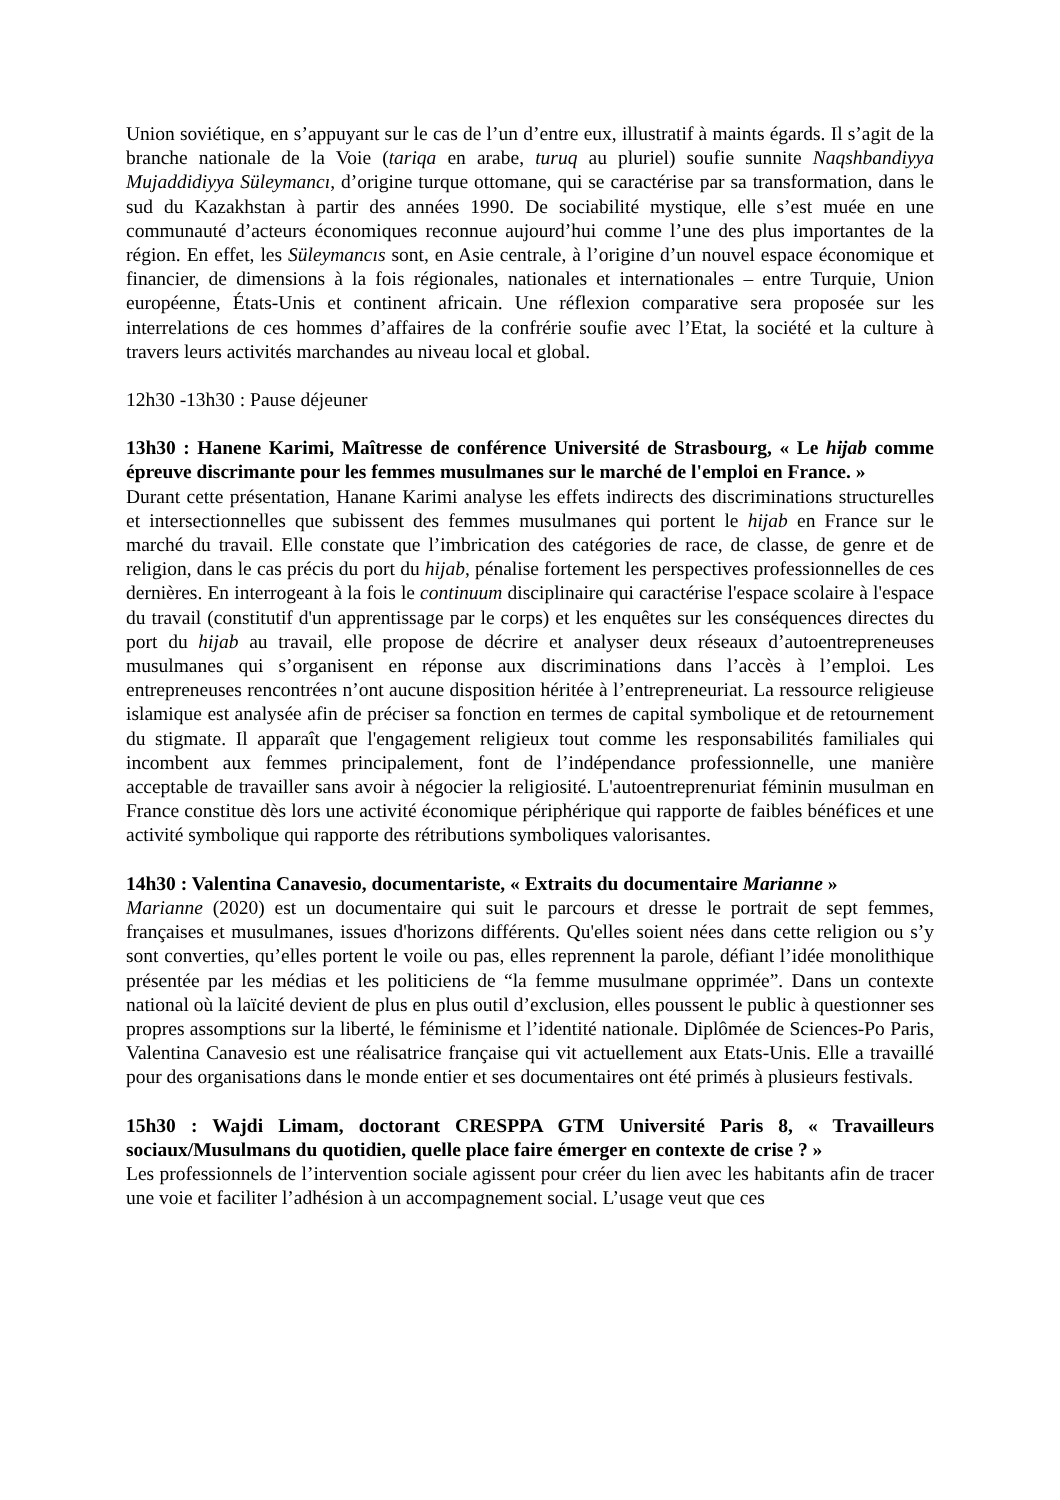Union soviétique, en s’appuyant sur le cas de l’un d’entre eux, illustratif à maints égards. Il s’agit de la branche nationale de la Voie (tariqa en arabe, turuq au pluriel) soufie sunnite Naqshbandiyya Mujaddidiyya Süleymancı, d’origine turque ottomane, qui se caractérise par sa transformation, dans le sud du Kazakhstan à partir des années 1990. De sociabilité mystique, elle s’est muée en une communauté d’acteurs économiques reconnue aujourd’hui comme l’une des plus importantes de la région. En effet, les Süleymancıs sont, en Asie centrale, à l’origine d’un nouvel espace économique et financier, de dimensions à la fois régionales, nationales et internationales – entre Turquie, Union européenne, États-Unis et continent africain. Une réflexion comparative sera proposée sur les interrelations de ces hommes d’affaires de la confrérie soufie avec l’Etat, la société et la culture à travers leurs activités marchandes au niveau local et global.
12h30 -13h30 : Pause déjeuner
13h30 : Hanene Karimi, Maîtresse de conférence Université de Strasbourg, « Le hijab comme épreuve discrimante pour les femmes musulmanes sur le marché de l'emploi en France. »
Durant cette présentation, Hanane Karimi analyse les effets indirects des discriminations structurelles et intersectionnelles que subissent des femmes musulmanes qui portent le hijab en France sur le marché du travail. Elle constate que l’imbrication des catégories de race, de classe, de genre et de religion, dans le cas précis du port du hijab, pénalise fortement les perspectives professionnelles de ces dernières. En interrogeant à la fois le continuum disciplinaire qui caractérise l'espace scolaire à l'espace du travail (constitutif d'un apprentissage par le corps) et les enquêtes sur les conséquences directes du port du hijab au travail, elle propose de décrire et analyser deux réseaux d’autoentrepreneuses musulmanes qui s’organisent en réponse aux discriminations dans l’accès à l’emploi. Les entrepreneuses rencontrées n’ont aucune disposition héritée à l’entrepreneuriat. La ressource religieuse islamique est analysée afin de préciser sa fonction en termes de capital symbolique et de retournement du stigmate. Il apparaît que l'engagement religieux tout comme les responsabilités familiales qui incombent aux femmes principalement, font de l’indépendance professionnelle, une manière acceptable de travailler sans avoir à négocier la religiosité. L'autoentreprenuriat féminin musulman en France constitue dès lors une activité économique périphérique qui rapporte de faibles bénéfices et une activité symbolique qui rapporte des rétributions symboliques valorisantes.
14h30 : Valentina Canavesio, documentariste, « Extraits du documentaire Marianne »
Marianne (2020) est un documentaire qui suit le parcours et dresse le portrait de sept femmes, françaises et musulmanes, issues d'horizons différents. Qu'elles soient nées dans cette religion ou s’y sont converties, qu’elles portent le voile ou pas, elles reprennent la parole, défiant l’idée monolithique présentée par les médias et les politiciens de “la femme musulmane opprimée”. Dans un contexte national où la laïcité devient de plus en plus outil d’exclusion, elles poussent le public à questionner ses propres assomptions sur la liberté, le féminisme et l’identité nationale. Diplômée de Sciences-Po Paris, Valentina Canavesio est une réalisatrice française qui vit actuellement aux Etats-Unis. Elle a travaillé pour des organisations dans le monde entier et ses documentaires ont été primés à plusieurs festivals.
15h30 : Wajdi Limam, doctorant CRESPPA GTM Université Paris 8, « Travailleurs sociaux/Musulmans du quotidien, quelle place faire émerger en contexte de crise ? »
Les professionnels de l’intervention sociale agissent pour créer du lien avec les habitants afin de tracer une voie et faciliter l’adhésion à un accompagnement social. L’usage veut que ces